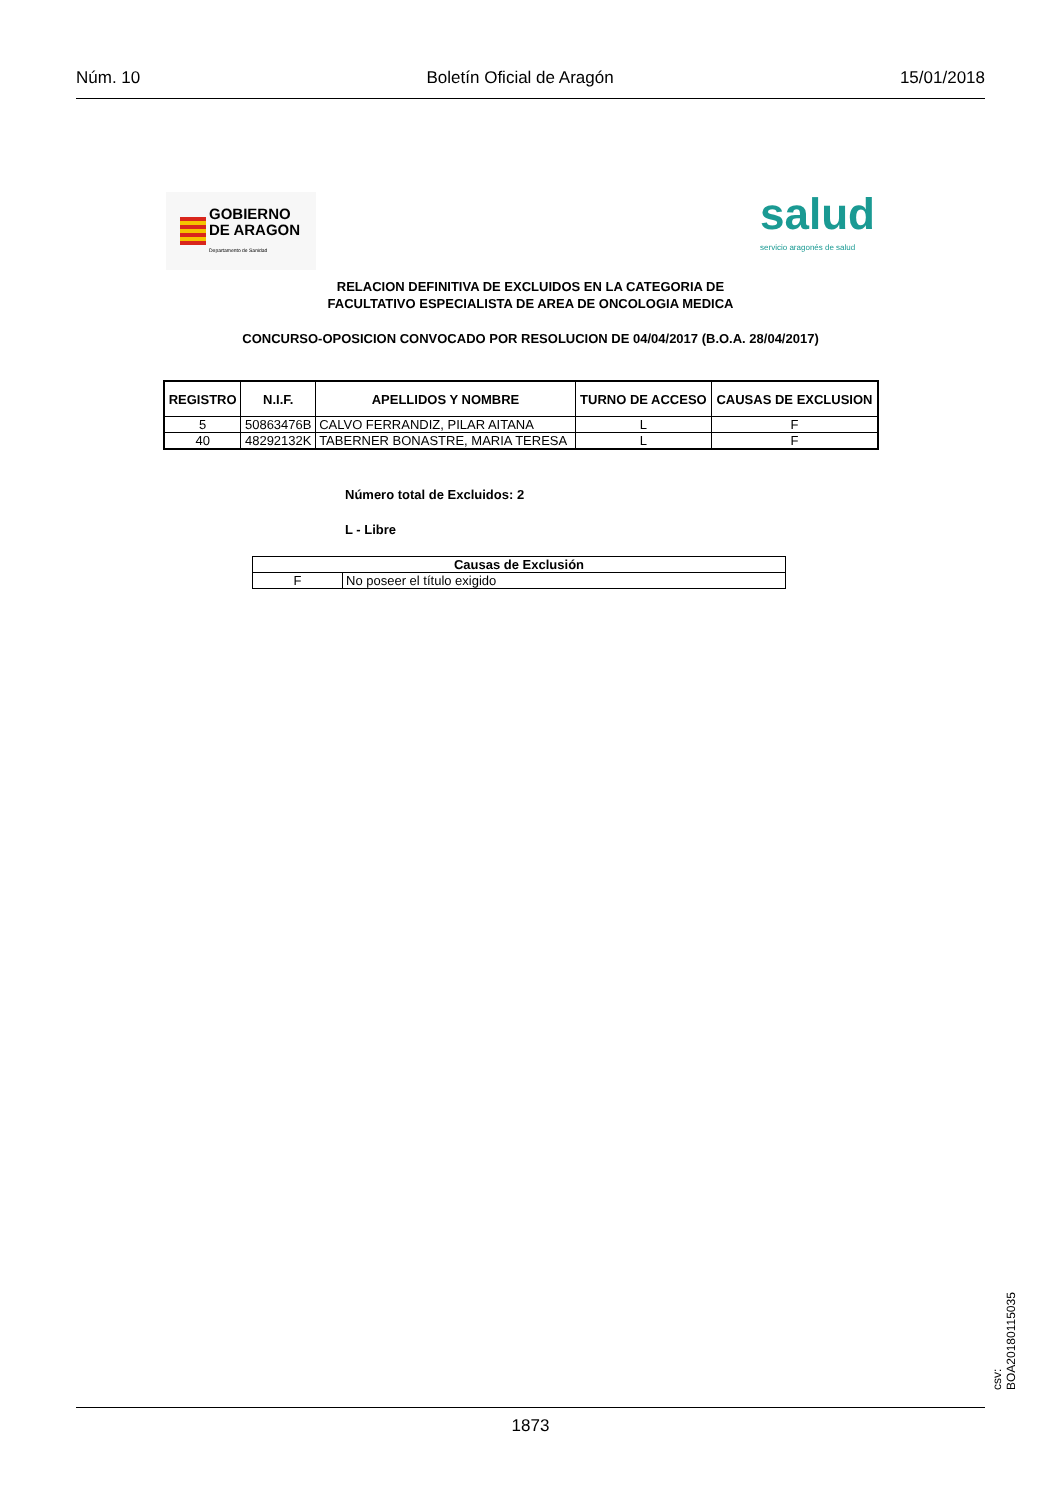Núm. 10 Boletín Oficial de Aragón 15/01/2018
GOBIERNO
DE ARAGON
Departamento de Sanidad
salud
servicio aragonés de salud
RELACION DEFINITIVA DE EXCLUIDOS EN LA CATEGORIA DE
FACULTATIVO ESPECIALISTA DE AREA DE ONCOLOGIA MEDICA
CONCURSO-OPOSICION CONVOCADO POR RESOLUCION DE 04/04/2017 (B.O.A. 28/04/2017)
| REGISTRO | N.I.F. | APELLIDOS Y NOMBRE | TURNO DE ACCESO | CAUSAS DE EXCLUSION |
| --- | --- | --- | --- | --- |
| 5 | 50863476B | CALVO FERRANDIZ, PILAR AITANA | L | F |
| 40 | 48292132K | TABERNER BONASTRE, MARIA TERESA | L | F |
Número total de Excluidos: 2
L - Libre
| Causas de Exclusión | |
| --- | --- |
| F | No poseer el título exigido |
csv: BOA20180115035
1873